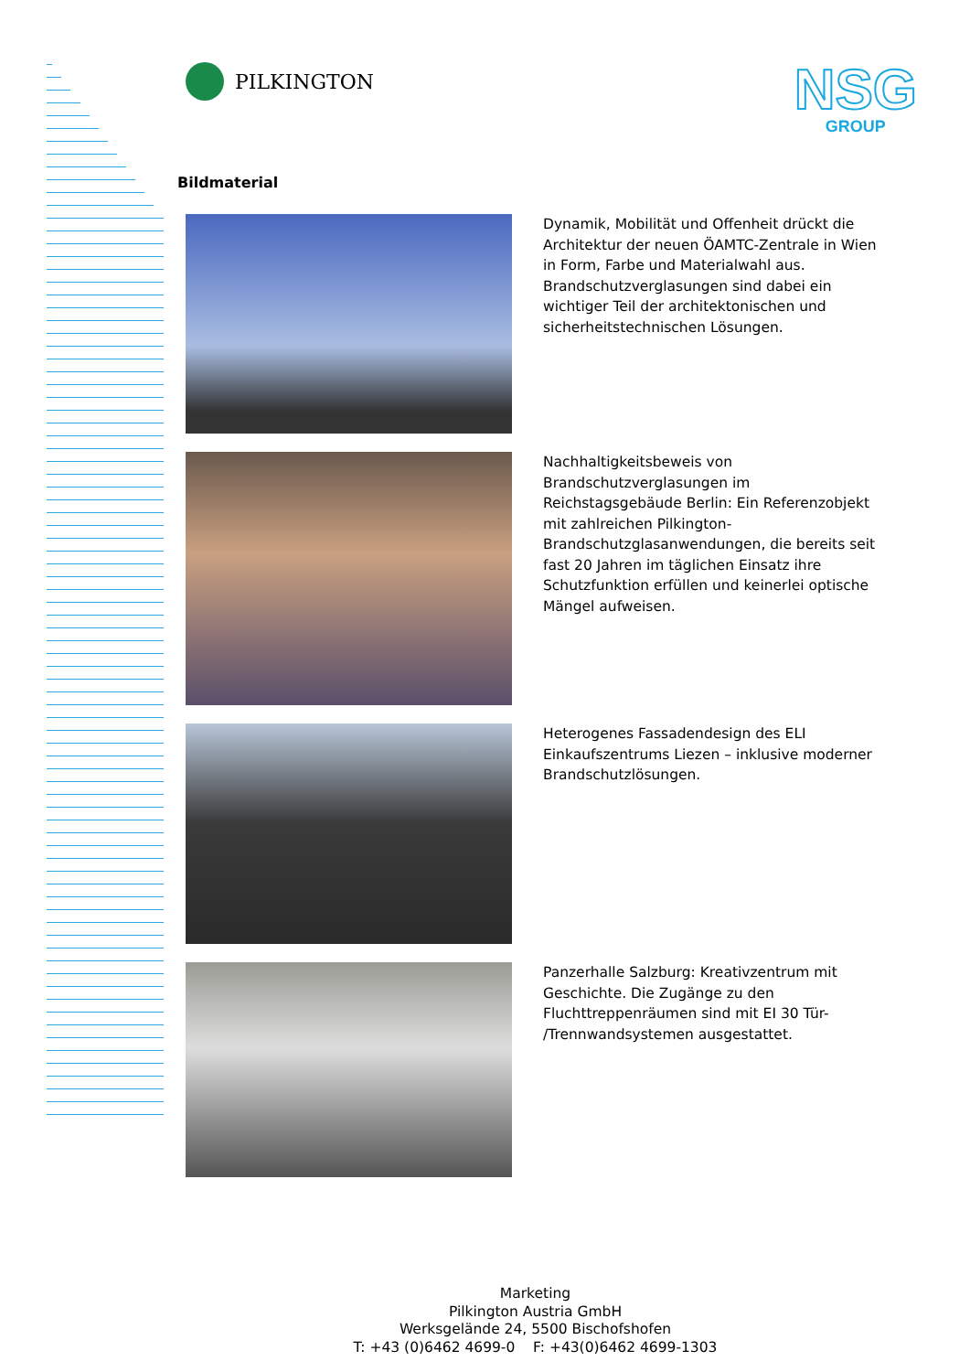PILKINGTON
NSG
GROUP
Bildmaterial
Dynamik, Mobilität und Offenheit drückt die Architektur der neuen ÖAMTC-Zentrale in Wien in Form, Farbe und Materialwahl aus. Brandschutzverglasungen sind dabei ein wichtiger Teil der architektonischen und sicherheitstechnischen Lösungen.
Nachhaltigkeitsbeweis von Brandschutzverglasungen im Reichstagsgebäude Berlin: Ein Referenzobjekt mit zahlreichen Pilkington-Brandschutzglasanwendungen, die bereits seit fast 20 Jahren im täglichen Einsatz ihre Schutzfunktion erfüllen und keinerlei optische Mängel aufweisen.
Heterogenes Fassadendesign des ELI Einkaufszentrums Liezen – inklusive moderner Brandschutzlösungen.
Panzerhalle Salzburg: Kreativzentrum mit Geschichte. Die Zugänge zu den Fluchttreppenräumen sind mit EI 30 Tür- /Trennwandsystemen ausgestattet.
Marketing
Pilkington Austria GmbH
Werksgelände 24, 5500 Bischofshofen
T: +43 (0)6462 4699-0 F: +43(0)6462 4699-1303